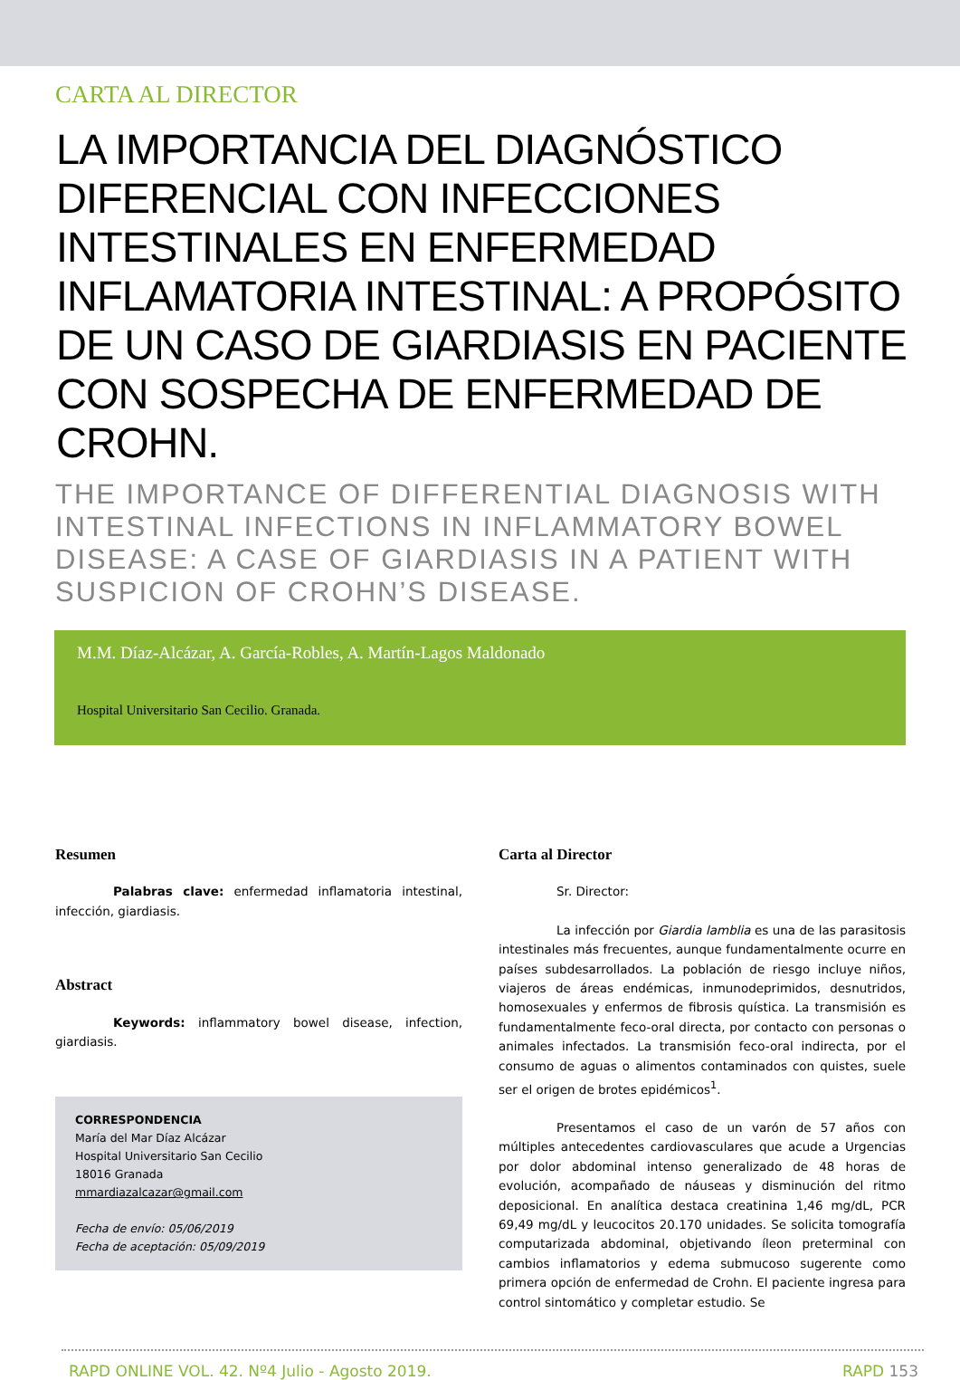CARTA AL DIRECTOR
LA IMPORTANCIA DEL DIAGNÓSTICO DIFERENCIAL CON INFECCIONES INTESTINALES EN ENFERMEDAD INFLAMATORIA INTESTINAL: A PROPÓSITO DE UN CASO DE GIARDIASIS EN PACIENTE CON SOSPECHA DE ENFERMEDAD DE CROHN.
THE IMPORTANCE OF DIFFERENTIAL DIAGNOSIS WITH INTESTINAL INFECTIONS IN INFLAMMATORY BOWEL DISEASE: A CASE OF GIARDIASIS IN A PATIENT WITH SUSPICION OF CROHN’S DISEASE.
M.M. Díaz-Alcázar, A. García-Robles, A. Martín-Lagos Maldonado
Hospital Universitario San Cecilio. Granada.
Resumen
Palabras clave: enfermedad inflamatoria intestinal, infección, giardiasis.
Abstract
Keywords: inflammatory bowel disease, infection, giardiasis.
CORRESPONDENCIA
María del Mar Díaz Alcázar
Hospital Universitario San Cecilio
18016 Granada
mmardiazalcazar@gmail.com
Fecha de envío: 05/06/2019
Fecha de aceptación: 05/09/2019
Carta al Director
Sr. Director:
La infección por Giardia lamblia es una de las parasitosis intestinales más frecuentes, aunque fundamentalmente ocurre en países subdesarrollados. La población de riesgo incluye niños, viajeros de áreas endémicas, inmunodeprimidos, desnutridos, homosexuales y enfermos de fibrosis quística. La transmisión es fundamentalmente feco-oral directa, por contacto con personas o animales infectados. La transmisión feco-oral indirecta, por el consumo de aguas o alimentos contaminados con quistes, suele ser el origen de brotes epidémicos<sup>1</sup>.
Presentamos el caso de un varón de 57 años con múltiples antecedentes cardiovasculares que acude a Urgencias por dolor abdominal intenso generalizado de 48 horas de evolución, acompañado de náuseas y disminución del ritmo deposicional. En analítica destaca creatinina 1,46 mg/dL, PCR 69,49 mg/dL y leucocitos 20.170 unidades. Se solicita tomografía computarizada abdominal, objetivando íleon preterminal con cambios inflamatorios y edema submucoso sugerente como primera opción de enfermedad de Crohn. El paciente ingresa para control sintomático y completar estudio. Se
RAPD ONLINE VOL. 42. Nº4 Julio - Agosto 2019. RAPD 153